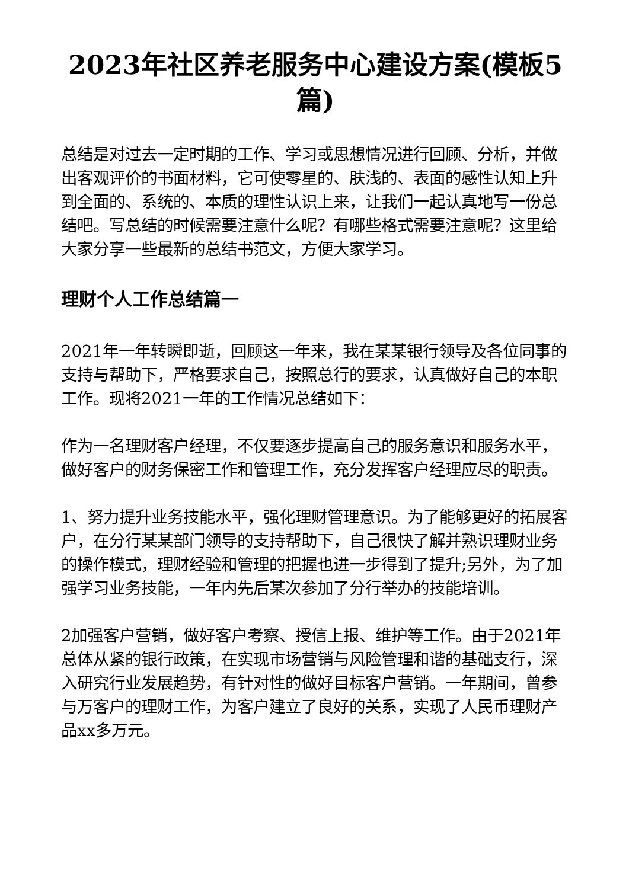2023年社区养老服务中心建设方案(模板5篇)
总结是对过去一定时期的工作、学习或思想情况进行回顾、分析，并做出客观评价的书面材料，它可使零星的、肤浅的、表面的感性认知上升到全面的、系统的、本质的理性认识上来，让我们一起认真地写一份总结吧。写总结的时候需要注意什么呢？有哪些格式需要注意呢？这里给大家分享一些最新的总结书范文，方便大家学习。
理财个人工作总结篇一
2021年一年转瞬即逝，回顾这一年来，我在某某银行领导及各位同事的支持与帮助下，严格要求自己，按照总行的要求，认真做好自己的本职工作。现将2021一年的工作情况总结如下：
作为一名理财客户经理，不仅要逐步提高自己的服务意识和服务水平，做好客户的财务保密工作和管理工作，充分发挥客户经理应尽的职责。
1、努力提升业务技能水平，强化理财管理意识。为了能够更好的拓展客户，在分行某某部门领导的支持帮助下，自己很快了解并熟识理财业务的操作模式，理财经验和管理的把握也进一步得到了提升;另外，为了加强学习业务技能，一年内先后某次参加了分行举办的技能培训。
2加强客户营销，做好客户考察、授信上报、维护等工作。由于2021年总体从紧的银行政策，在实现市场营销与风险管理和谐的基础支行，深入研究行业发展趋势，有针对性的做好目标客户营销。一年期间，曾参与万客户的理财工作，为客户建立了良好的关系，实现了人民币理财产品xx多万元。